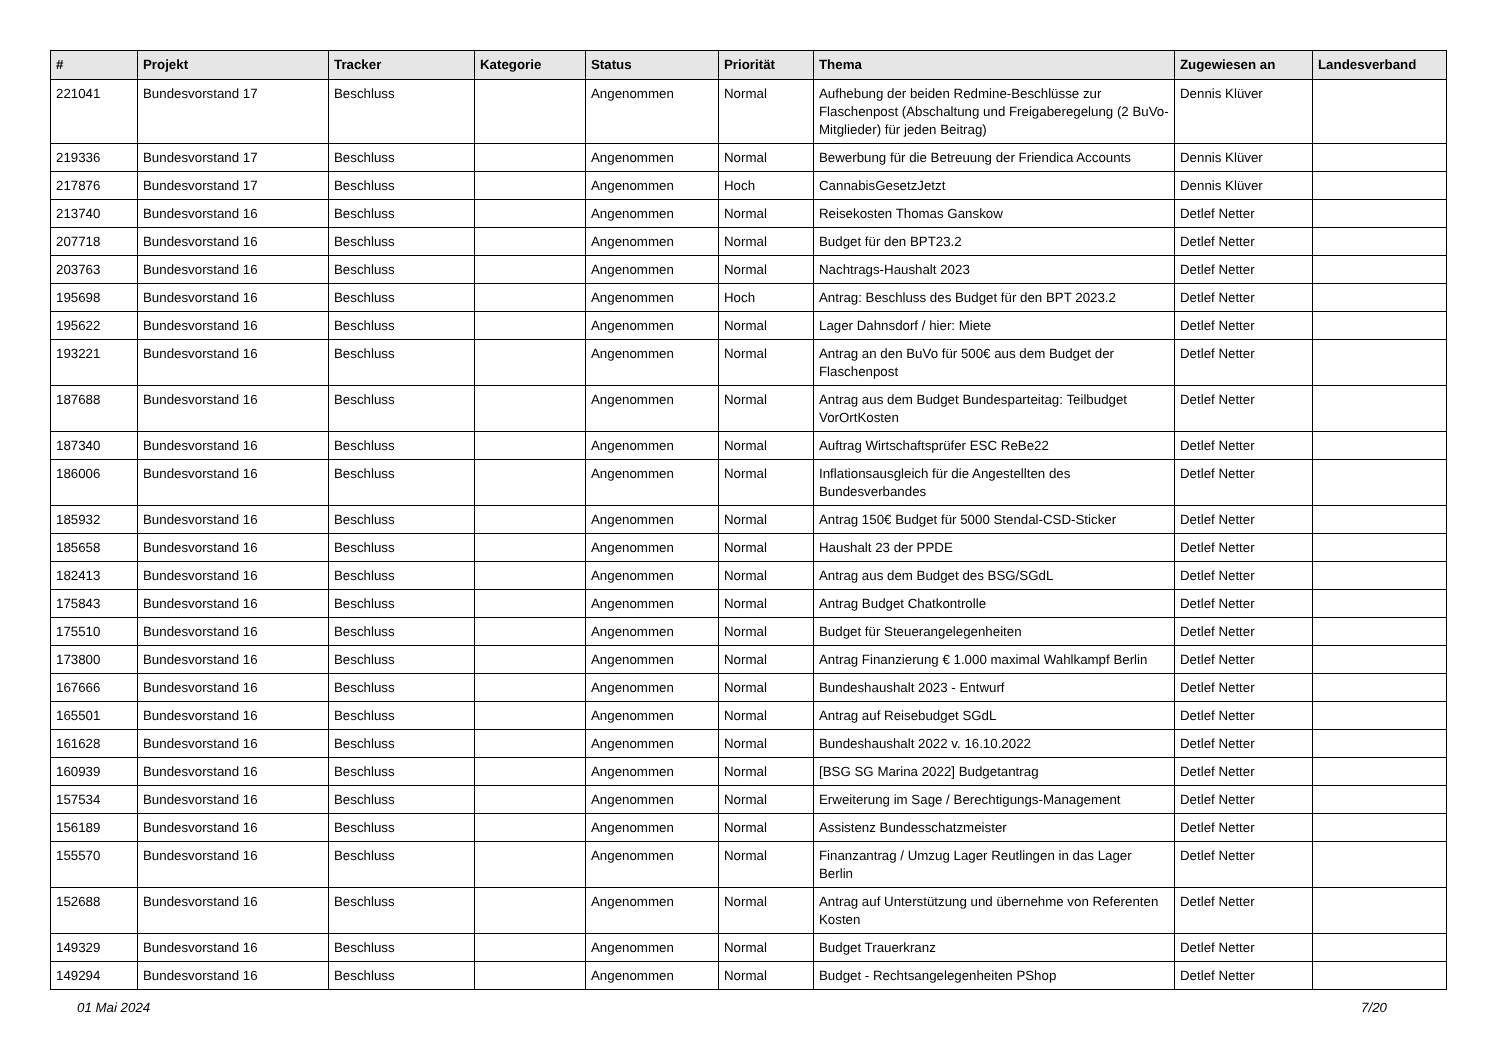| # | Projekt | Tracker | Kategorie | Status | Priorität | Thema | Zugewiesen an | Landesverband |
| --- | --- | --- | --- | --- | --- | --- | --- | --- |
| 221041 | Bundesvorstand 17 | Beschluss | | Angenommen | Normal | Aufhebung der beiden Redmine-Beschlüsse zur Flaschenpost (Abschaltung und Freigaberegelung (2 BuVo-Mitglieder) für jeden Beitrag) | Dennis Klüver | |
| 219336 | Bundesvorstand 17 | Beschluss | | Angenommen | Normal | Bewerbung für die Betreuung der Friendica Accounts | Dennis Klüver | |
| 217876 | Bundesvorstand 17 | Beschluss | | Angenommen | Hoch | CannabisGesetzJetzt | Dennis Klüver | |
| 213740 | Bundesvorstand 16 | Beschluss | | Angenommen | Normal | Reisekosten Thomas Ganskow | Detlef Netter | |
| 207718 | Bundesvorstand 16 | Beschluss | | Angenommen | Normal | Budget für den BPT23.2 | Detlef Netter | |
| 203763 | Bundesvorstand 16 | Beschluss | | Angenommen | Normal | Nachtrags-Haushalt 2023 | Detlef Netter | |
| 195698 | Bundesvorstand 16 | Beschluss | | Angenommen | Hoch | Antrag: Beschluss des Budget für den BPT 2023.2 | Detlef Netter | |
| 195622 | Bundesvorstand 16 | Beschluss | | Angenommen | Normal | Lager Dahnsdorf / hier: Miete | Detlef Netter | |
| 193221 | Bundesvorstand 16 | Beschluss | | Angenommen | Normal | Antrag an den BuVo für 500€ aus dem Budget der Flaschenpost | Detlef Netter | |
| 187688 | Bundesvorstand 16 | Beschluss | | Angenommen | Normal | Antrag aus dem Budget Bundesparteitag: Teilbudget VorOrtKosten | Detlef Netter | |
| 187340 | Bundesvorstand 16 | Beschluss | | Angenommen | Normal | Auftrag Wirtschaftsprüfer ESC ReBe22 | Detlef Netter | |
| 186006 | Bundesvorstand 16 | Beschluss | | Angenommen | Normal | Inflationsausgleich für die Angestellten des Bundesverbandes | Detlef Netter | |
| 185932 | Bundesvorstand 16 | Beschluss | | Angenommen | Normal | Antrag 150€ Budget für 5000 Stendal-CSD-Sticker | Detlef Netter | |
| 185658 | Bundesvorstand 16 | Beschluss | | Angenommen | Normal | Haushalt 23 der PPDE | Detlef Netter | |
| 182413 | Bundesvorstand 16 | Beschluss | | Angenommen | Normal | Antrag aus dem Budget des BSG/SGdL | Detlef Netter | |
| 175843 | Bundesvorstand 16 | Beschluss | | Angenommen | Normal | Antrag Budget Chatkontrolle | Detlef Netter | |
| 175510 | Bundesvorstand 16 | Beschluss | | Angenommen | Normal | Budget für Steuerangelegenheiten | Detlef Netter | |
| 173800 | Bundesvorstand 16 | Beschluss | | Angenommen | Normal | Antrag Finanzierung € 1.000 maximal Wahlkampf Berlin | Detlef Netter | |
| 167666 | Bundesvorstand 16 | Beschluss | | Angenommen | Normal | Bundeshaushalt 2023 - Entwurf | Detlef Netter | |
| 165501 | Bundesvorstand 16 | Beschluss | | Angenommen | Normal | Antrag auf Reisebudget SGdL | Detlef Netter | |
| 161628 | Bundesvorstand 16 | Beschluss | | Angenommen | Normal | Bundeshaushalt 2022 v. 16.10.2022 | Detlef Netter | |
| 160939 | Bundesvorstand 16 | Beschluss | | Angenommen | Normal | [BSG SG Marina 2022] Budgetantrag | Detlef Netter | |
| 157534 | Bundesvorstand 16 | Beschluss | | Angenommen | Normal | Erweiterung im Sage / Berechtigungs-Management | Detlef Netter | |
| 156189 | Bundesvorstand 16 | Beschluss | | Angenommen | Normal | Assistenz Bundesschatzmeister | Detlef Netter | |
| 155570 | Bundesvorstand 16 | Beschluss | | Angenommen | Normal | Finanzantrag / Umzug Lager Reutlingen in das Lager Berlin | Detlef Netter | |
| 152688 | Bundesvorstand 16 | Beschluss | | Angenommen | Normal | Antrag auf Unterstützung und übernehme von Referenten Kosten | Detlef Netter | |
| 149329 | Bundesvorstand 16 | Beschluss | | Angenommen | Normal | Budget Trauerkranz | Detlef Netter | |
| 149294 | Bundesvorstand 16 | Beschluss | | Angenommen | Normal | Budget - Rechtsangelegenheiten PShop | Detlef Netter | |
01 Mai 2024 7/20